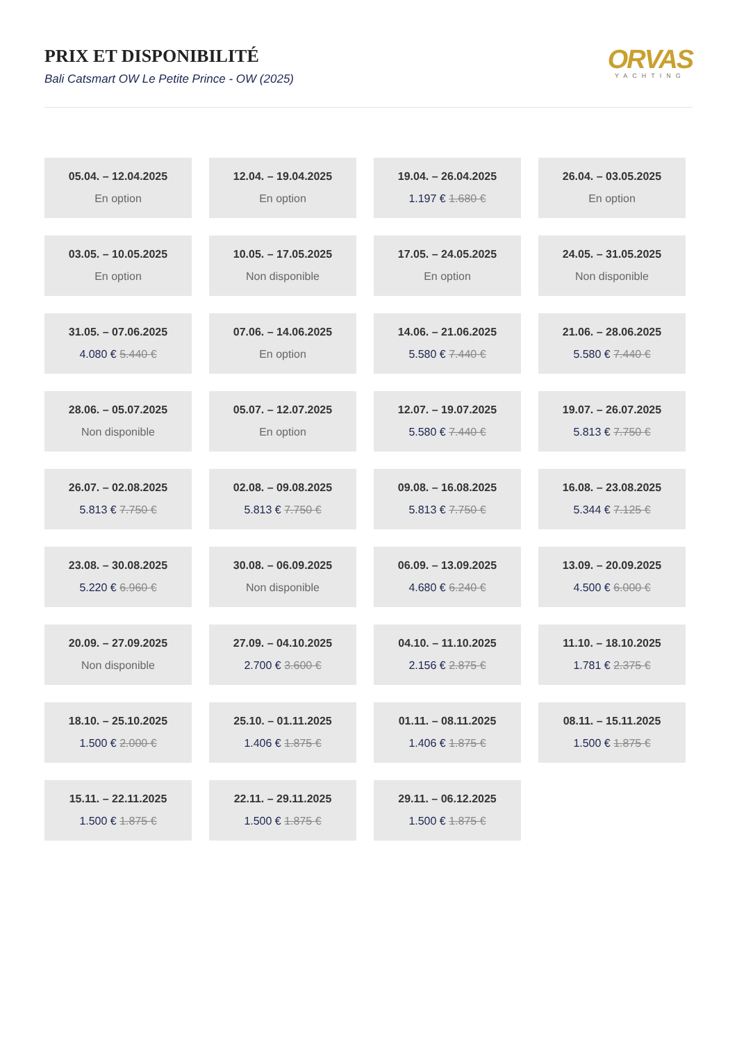PRIX ET DISPONIBILITÉ
Bali Catsmart OW Le Petite Prince - OW (2025)
ORVAS
YACHTING
05.04. – 12.04.2025
En option
12.04. – 19.04.2025
En option
19.04. – 26.04.2025
1.197 € 1.680 €
26.04. – 03.05.2025
En option
03.05. – 10.05.2025
En option
10.05. – 17.05.2025
Non disponible
17.05. – 24.05.2025
En option
24.05. – 31.05.2025
Non disponible
31.05. – 07.06.2025
4.080 € 5.440 €
07.06. – 14.06.2025
En option
14.06. – 21.06.2025
5.580 € 7.440 €
21.06. – 28.06.2025
5.580 € 7.440 €
28.06. – 05.07.2025
Non disponible
05.07. – 12.07.2025
En option
12.07. – 19.07.2025
5.580 € 7.440 €
19.07. – 26.07.2025
5.813 € 7.750 €
26.07. – 02.08.2025
5.813 € 7.750 €
02.08. – 09.08.2025
5.813 € 7.750 €
09.08. – 16.08.2025
5.813 € 7.750 €
16.08. – 23.08.2025
5.344 € 7.125 €
23.08. – 30.08.2025
5.220 € 6.960 €
30.08. – 06.09.2025
Non disponible
06.09. – 13.09.2025
4.680 € 6.240 €
13.09. – 20.09.2025
4.500 € 6.000 €
20.09. – 27.09.2025
Non disponible
27.09. – 04.10.2025
2.700 € 3.600 €
04.10. – 11.10.2025
2.156 € 2.875 €
11.10. – 18.10.2025
1.781 € 2.375 €
18.10. – 25.10.2025
1.500 € 2.000 €
25.10. – 01.11.2025
1.406 € 1.875 €
01.11. – 08.11.2025
1.406 € 1.875 €
08.11. – 15.11.2025
1.500 € 1.875 €
15.11. – 22.11.2025
1.500 € 1.875 €
22.11. – 29.11.2025
1.500 € 1.875 €
29.11. – 06.12.2025
1.500 € 1.875 €